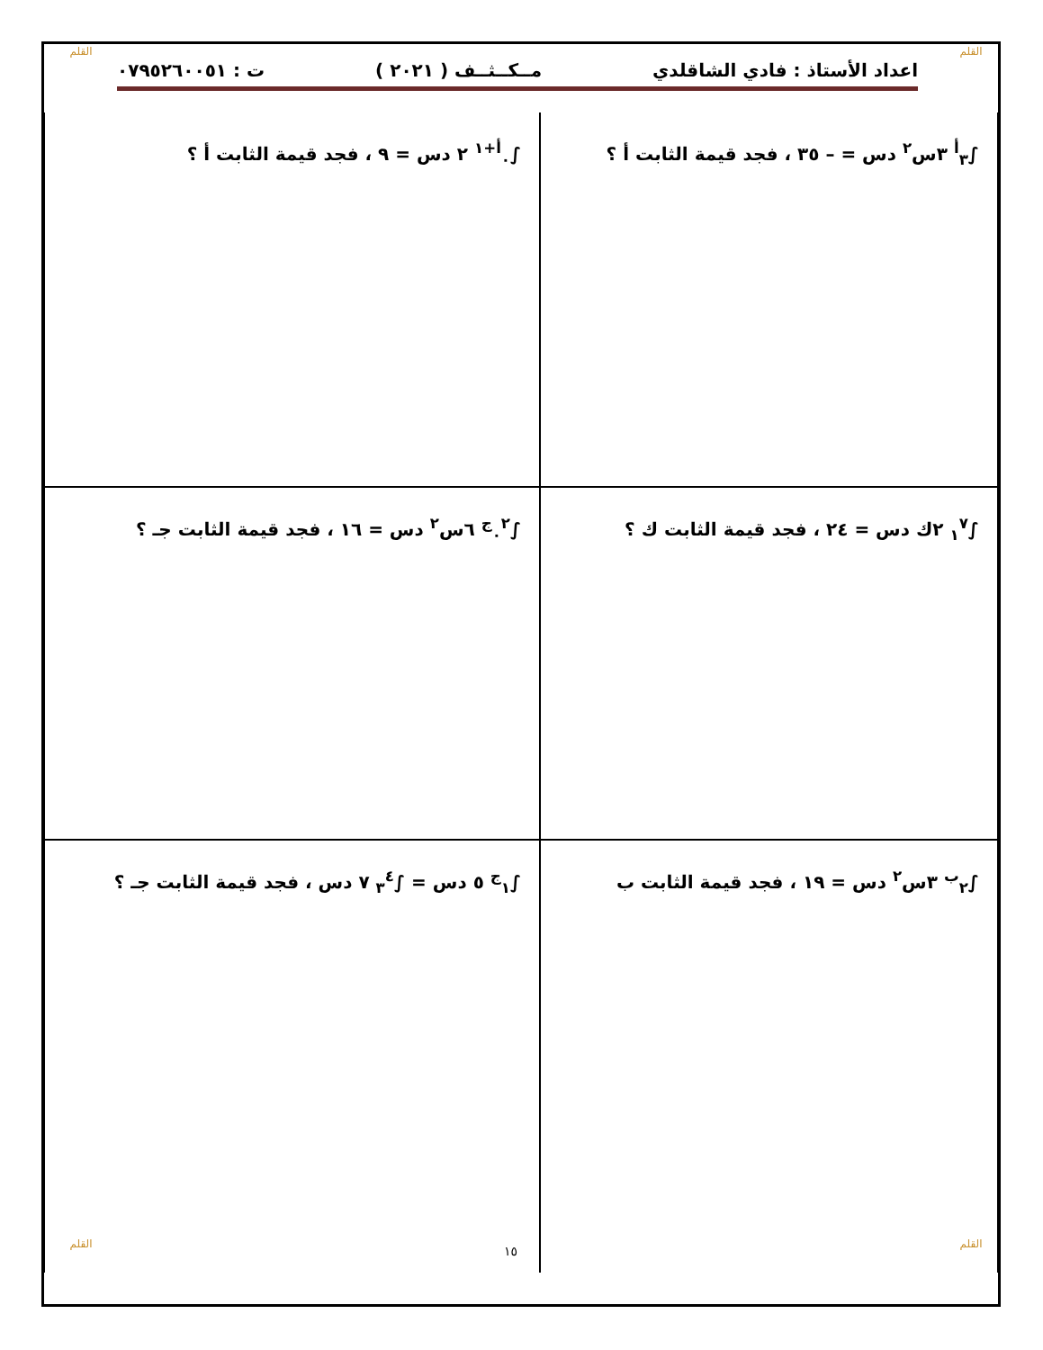القلم القلم
اعداد الأستاذ : فادي الشاقلدي مــكــثــف ( ٢٠٢١ ) ت : ٠٧٩٥٢٦٠٠٥١
| ∫<sub>٣</sub><sup>أ</sup> ٣س<sup>٢</sup> دس = – ٣٥ ، فجد قيمة الثابت أ ؟ | ∫<sub>٠</sub><sup>أ+١</sup> ٢ دس = ٩ ، فجد قيمة الثابت أ ؟ |
| ∫<sub>١</sub><sup>٧</sup> ٢ك دس = ٢٤ ، فجد قيمة الثابت ك ؟ | ∫<sub>٠</sub><sup>٢ج</sup> ٦س<sup>٢</sup> دس = ١٦ ، فجد قيمة الثابت جـ ؟ |
| ∫<sub>٢</sub><sup>ب</sup> ٣س<sup>٢</sup> دس = ١٩ ، فجد قيمة الثابت ب | ∫<sub>١</sub><sup>ج</sup> ٥ دس = ∫<sub>٣</sub><sup>٤</sup> ٧ دس ، فجد قيمة الثابت جـ ؟ |
١٥ القلم القلم